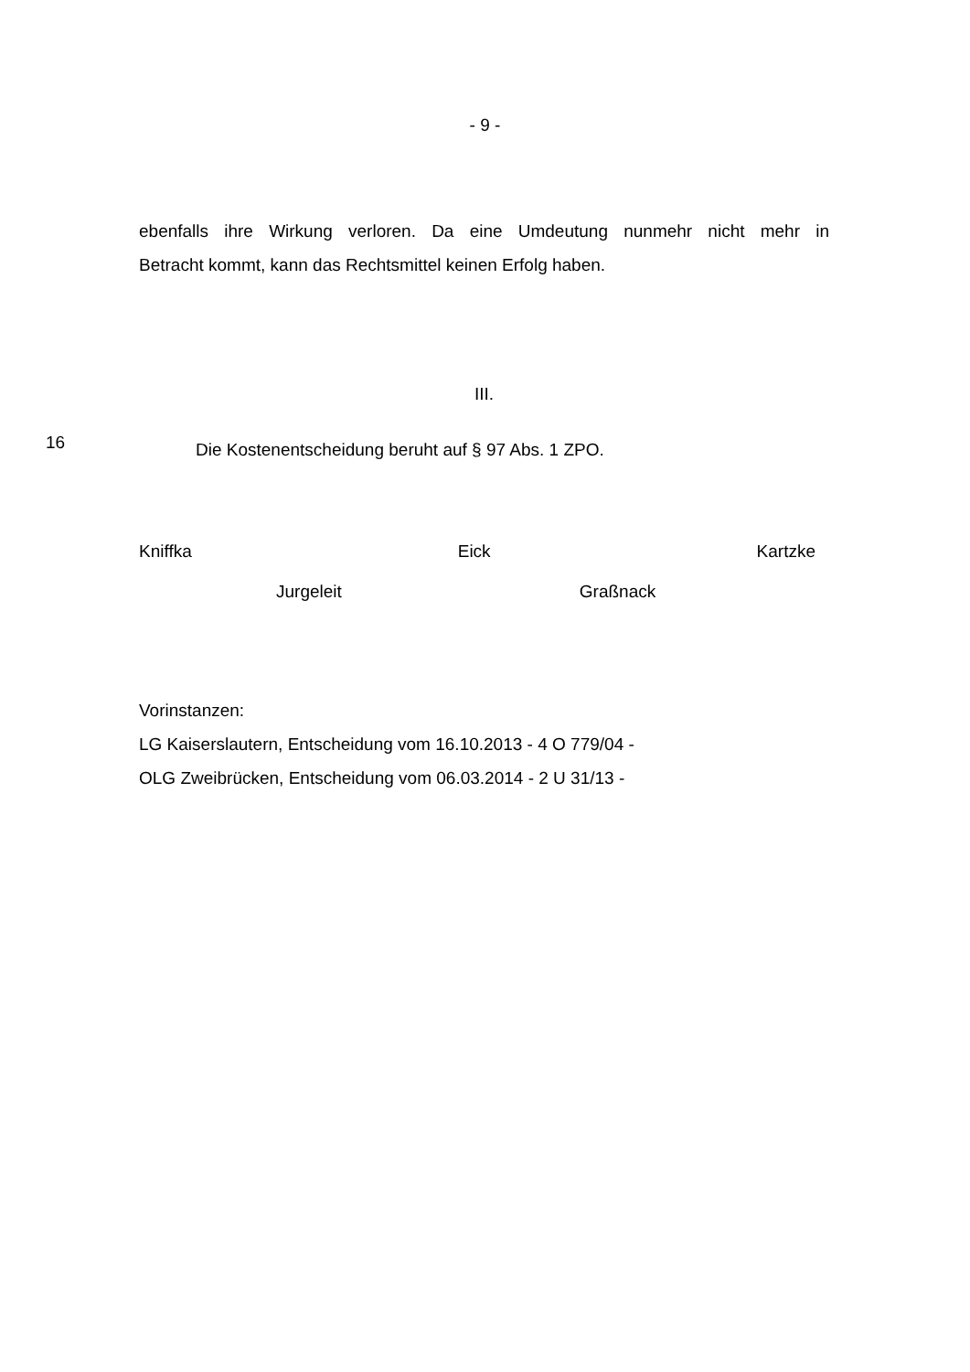- 9 -
ebenfalls ihre Wirkung verloren. Da eine Umdeutung nunmehr nicht mehr in
Betracht kommt, kann das Rechtsmittel keinen Erfolg haben.
III.
16
Die Kostenentscheidung beruht auf § 97 Abs. 1 ZPO.
Kniffka Eick Kartzke
Jurgeleit Graßnack
Vorinstanzen:
LG Kaiserslautern, Entscheidung vom 16.10.2013 - 4 O 779/04 -
OLG Zweibrücken, Entscheidung vom 06.03.2014 - 2 U 31/13 -